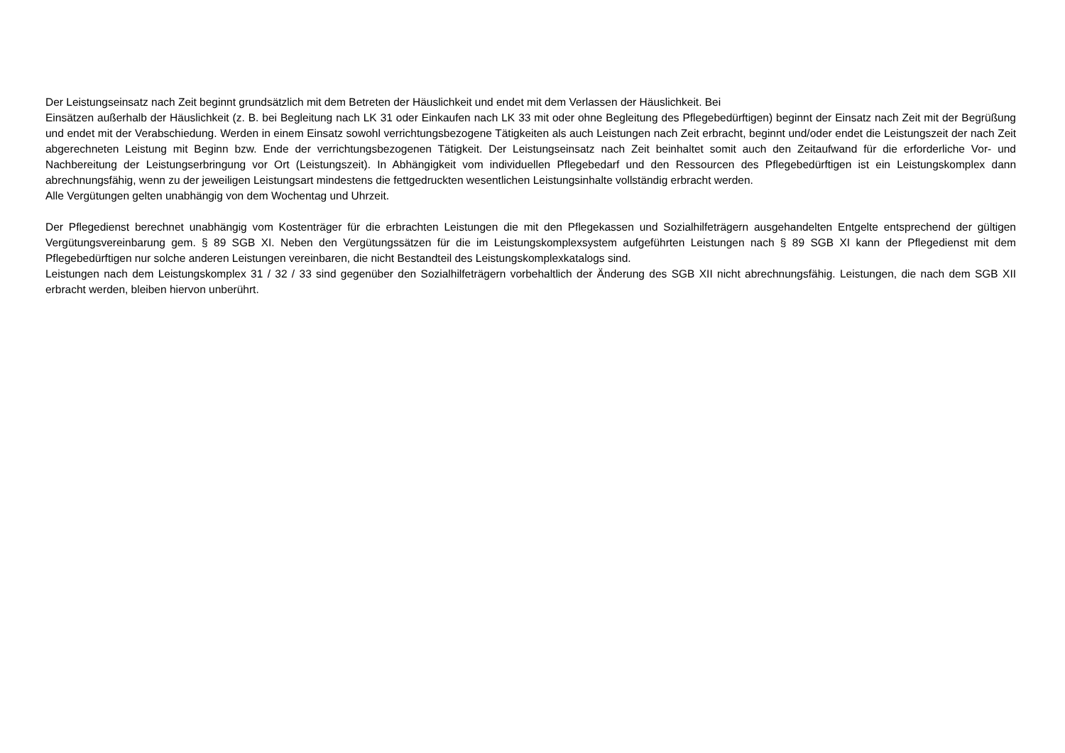Der Leistungseinsatz nach Zeit beginnt grundsätzlich mit dem Betreten der Häuslichkeit und endet mit dem Verlassen der Häuslichkeit. Bei
Einsätzen außerhalb der Häuslichkeit (z. B. bei Begleitung nach LK 31 oder Einkaufen nach LK 33 mit oder ohne Begleitung des Pflegebedürftigen) beginnt der Einsatz nach Zeit mit der Begrüßung und endet mit der Verabschiedung. Werden in einem Einsatz sowohl verrichtungsbezogene Tätigkeiten als auch Leistungen nach Zeit erbracht, beginnt und/oder endet die Leistungszeit der nach Zeit abgerechneten Leistung mit Beginn bzw. Ende der verrichtungsbezogenen Tätigkeit. Der Leistungseinsatz nach Zeit beinhaltet somit auch den Zeitaufwand für die erforderliche Vor- und Nachbereitung der Leistungserbringung vor Ort (Leistungszeit). In Abhängigkeit vom individuellen Pflegebedarf und den Ressourcen des Pflegebedürftigen ist ein Leistungskomplex dann abrechnungsfähig, wenn zu der jeweiligen Leistungsart mindestens die fettgedruckten wesentlichen Leistungsinhalte vollständig erbracht werden.
Alle Vergütungen gelten unabhängig von dem Wochentag und Uhrzeit.
Der Pflegedienst berechnet unabhängig vom Kostenträger für die erbrachten Leistungen die mit den Pflegekassen und Sozialhilfeträgern ausgehandelten Entgelte entsprechend der gültigen Vergütungsvereinbarung gem. § 89 SGB XI. Neben den Vergütungssätzen für die im Leistungskomplexsystem aufgeführten Leistungen nach § 89 SGB XI kann der Pflegedienst mit dem Pflegebedürftigen nur solche anderen Leistungen vereinbaren, die nicht Bestandteil des Leistungskomplexkatalogs sind.
Leistungen nach dem Leistungskomplex 31 / 32 / 33 sind gegenüber den Sozialhilfeträgern vorbehaltlich der Änderung des SGB XII nicht abrechnungsfähig. Leistungen, die nach dem SGB XII erbracht werden, bleiben hiervon unberührt.